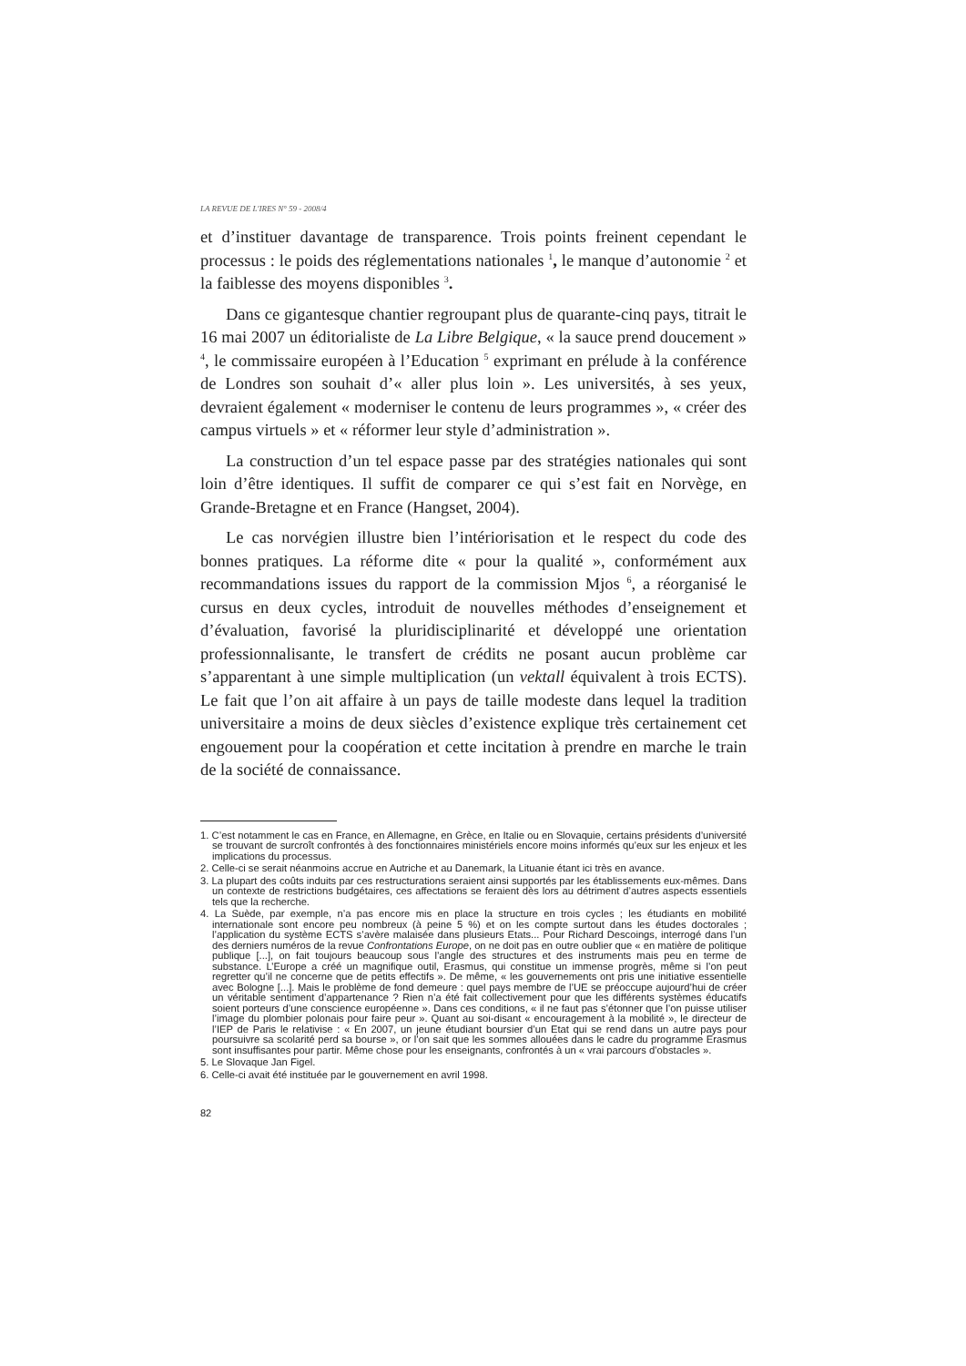LA REVUE DE L'IRES N° 59 - 2008/4
et d’instituer davantage de transparence. Trois points freinent cependant le processus : le poids des réglementations nationales <sup>1</sup>, le manque d’autonomie <sup>2</sup> et la faiblesse des moyens disponibles <sup>3</sup>.
Dans ce gigantesque chantier regroupant plus de quarante-cinq pays, titrait le 16 mai 2007 un éditorialiste de La Libre Belgique, « la sauce prend doucement » <sup>4</sup>, le commissaire européen à l’Education <sup>5</sup> exprimant en prélude à la conférence de Londres son souhait d’« aller plus loin ». Les universités, à ses yeux, devraient également « moderniser le contenu de leurs programmes », « créer des campus virtuels » et « réformer leur style d’administration ».
La construction d’un tel espace passe par des stratégies nationales qui sont loin d’être identiques. Il suffit de comparer ce qui s’est fait en Norvège, en Grande-Bretagne et en France (Hangset, 2004).
Le cas norvégien illustre bien l’intériorisation et le respect du code des bonnes pratiques. La réforme dite « pour la qualité », conformément aux recommandations issues du rapport de la commission Mjos <sup>6</sup>, a réorganisé le cursus en deux cycles, introduit de nouvelles méthodes d’enseignement et d’évaluation, favorisé la pluridisciplinarité et développé une orientation professionnalisante, le transfert de crédits ne posant aucun problème car s’apparentant à une simple multiplication (un vektall équivalent à trois ECTS). Le fait que l’on ait affaire à un pays de taille modeste dans lequel la tradition universitaire a moins de deux siècles d’existence explique très certainement cet engouement pour la coopération et cette incitation à prendre en marche le train de la société de connaissance.
1. C’est notamment le cas en France, en Allemagne, en Grèce, en Italie ou en Slovaquie, certains présidents d’université se trouvant de surcroît confrontés à des fonctionnaires ministériels encore moins informés qu’eux sur les enjeux et les implications du processus.
2. Celle-ci se serait néanmoins accrue en Autriche et au Danemark, la Lituanie étant ici très en avance.
3. La plupart des coûts induits par ces restructurations seraient ainsi supportés par les établissements eux-mêmes. Dans un contexte de restrictions budgétaires, ces affectations se feraient dès lors au détriment d’autres aspects essentiels tels que la recherche.
4. La Suède, par exemple, n’a pas encore mis en place la structure en trois cycles ; les étudiants en mobilité internationale sont encore peu nombreux (à peine 5 %) et on les compte surtout dans les études doctorales ; l’application du système ECTS s’avère malaisée dans plusieurs Etats... Pour Richard Descoings, interrogé dans l’un des derniers numéros de la revue Confrontations Europe, on ne doit pas en outre oublier que « en matière de politique publique [...], on fait toujours beaucoup sous l’angle des structures et des instruments mais peu en terme de substance. L’Europe a créé un magnifique outil, Erasmus, qui constitue un immense progrès, même si l’on peut regretter qu’il ne concerne que de petits effectifs ». De même, « les gouvernements ont pris une initiative essentielle avec Bologne [...]. Mais le problème de fond demeure : quel pays membre de l’UE se préoccupe aujourd’hui de créer un véritable sentiment d’appartenance ? Rien n’a été fait collectivement pour que les différents systèmes éducatifs soient porteurs d’une conscience européenne ». Dans ces conditions, « il ne faut pas s’étonner que l’on puisse utiliser l’image du plombier polonais pour faire peur ». Quant au soi-disant « encouragement à la mobilité », le directeur de l’IEP de Paris le relativise : « En 2007, un jeune étudiant boursier d’un Etat qui se rend dans un autre pays pour poursuivre sa scolarité perd sa bourse », or l’on sait que les sommes allouées dans le cadre du programme Erasmus sont insuffisantes pour partir. Même chose pour les enseignants, confrontés à un « vrai parcours d’obstacles ».
5. Le Slovaque Jan Figel.
6. Celle-ci avait été instituée par le gouvernement en avril 1998.
82